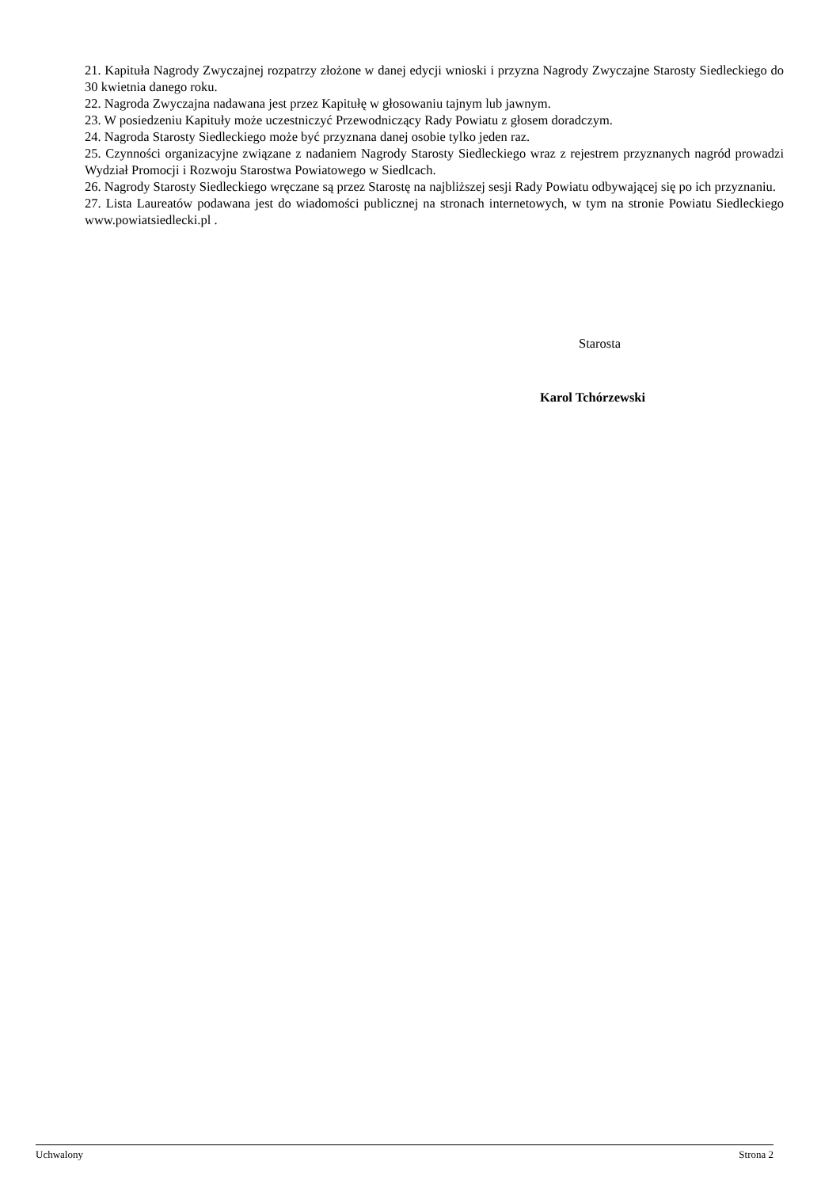21. Kapituła Nagrody Zwyczajnej rozpatrzy złożone w danej edycji wnioski i przyzna Nagrody Zwyczajne Starosty Siedleckiego do 30 kwietnia danego roku.
22. Nagroda Zwyczajna nadawana jest przez Kapitułę w głosowaniu tajnym lub jawnym.
23. W posiedzeniu Kapituły może uczestniczyć Przewodniczący Rady Powiatu z głosem doradczym.
24. Nagroda Starosty Siedleckiego może być przyznana danej osobie tylko jeden raz.
25. Czynności organizacyjne związane z nadaniem Nagrody Starosty Siedleckiego wraz z rejestrem przyznanych nagród prowadzi Wydział Promocji i Rozwoju Starostwa Powiatowego w Siedlcach.
26. Nagrody Starosty Siedleckiego wręczane są przez Starostę na najbliższej sesji Rady Powiatu odbywającej się po ich przyznaniu.
27. Lista Laureatów podawana jest do wiadomości publicznej na stronach internetowych, w tym na stronie Powiatu Siedleckiego www.powiatsiedlecki.pl .
Starosta
Karol Tchórzewski
Uchwalony Strona 2